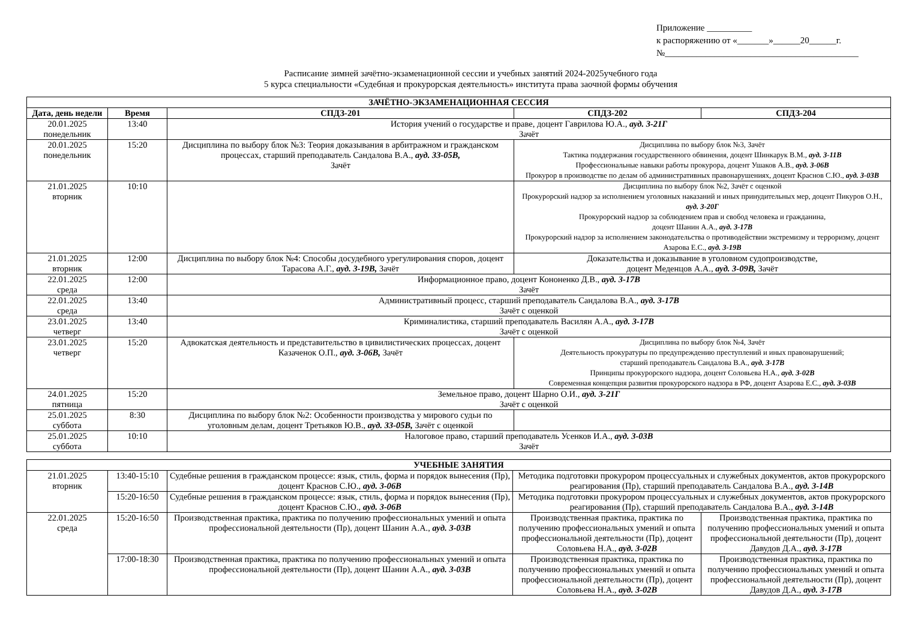Приложение __________
к распоряжению от «_______»______20______г.
№___________________________________________
Расписание зимней зачётно-экзаменационной сессии и учебных занятий 2024-2025учебного года
5 курса специальности «Судебная и прокурорская деятельность» института права заочной формы обучения
| ЗАЧЁТНО-ЭКЗАМЕНАЦИОННАЯ СЕССИЯ | | | | |
| --- | --- | --- | --- | --- |
| Дата, день недели | Время | СПДЗ-201 | СПДЗ-202 | СПДЗ-204 |
| 20.01.2025 понедельник | 13:40 | История учений о государстве и праве, доцент Гаврилова Ю.А., ауд. 3-21Г Зачёт | | |
| 20.01.2025 понедельник | 15:20 | Дисциплина по выбору блок №3: Теория доказывания в арбитражном и гражданском процессах, старший преподаватель Сандалова В.А., ауд. 33-05В, Зачёт | Дисциплина по выбору блок №3, Зачёт Тактика поддержания государственного обвинения, доцент Шинкарук В.М., ауд. 3-11В Профессиональные навыки работы прокурора, доцент Ушаков А.В., ауд. 3-06В Прокурор в производстве по делам об административных правонарушениях, доцент Краснов С.Ю., ауд. 3-03В | |
| 21.01.2025 вторник | 10:10 | | Дисциплина по выбору блок №2, Зачёт с оценкой Прокурорский надзор за исполнением уголовных наказаний и иных принудительных мер, доцент Пикуров О.Н., ауд. 3-20Г Прокурорский надзор за соблюдением прав и свобод человека и гражданина, доцент Шанин А.А., ауд. 3-17В Прокурорский надзор за исполнением законодательства о противодействии экстремизму и терроризму, доцент Азарова Е.С., ауд. 3-19В | |
| 21.01.2025 вторник | 12:00 | Дисциплина по выбору блок №4: Способы досудебного урегулирования споров, доцент Тарасова А.Г., ауд. 3-19В, Зачёт | Доказательства и доказывание в уголовном судопроизводстве, доцент Меденцов А.А., ауд. 3-09В, Зачёт | |
| 22.01.2025 среда | 12:00 | Информационное право, доцент Кононенко Д.В., ауд. 3-17В Зачёт | | |
| 22.01.2025 среда | 13:40 | Административный процесс, старший преподаватель Сандалова В.А., ауд. 3-17В Зачёт с оценкой | | |
| 23.01.2025 четверг | 13:40 | Криминалистика, старший преподаватель Василян А.А., ауд. 3-17В Зачёт с оценкой | | |
| 23.01.2025 четверг | 15:20 | Адвокатская деятельность и представительство в цивилистических процессах, доцент Казаченок О.П., ауд. 3-06В, Зачёт | Дисциплина по выбору блок №4, Зачёт Деятельность прокуратуры по предупреждению преступлений и иных правонарушений; старший преподаватель Сандалова В.А., ауд. 3-17В Принципы прокурорского надзора, доцент Соловьева Н.А., ауд. 3-02В Современная концепция развития прокурорского надзора в РФ, доцент Азарова Е.С., ауд. 3-03В | |
| 24.01.2025 пятница | 15:20 | Земельное право, доцент Шарно О.И., ауд. 3-21Г Зачёт с оценкой | | |
| 25.01.2025 суббота | 8:30 | Дисциплина по выбору блок №2: Особенности производства у мирового судьи по уголовным делам, доцент Третьяков Ю.В., ауд. 33-05В, Зачёт с оценкой | | |
| 25.01.2025 суббота | 10:10 | Налоговое право, старший преподаватель Усенков И.А., ауд. 3-03В Зачёт | | |
| УЧЕБНЫЕ ЗАНЯТИЯ | | | | |
| --- | --- | --- | --- | --- |
| 21.01.2025 вторник | 13:40-15:10 | Судебные решения в гражданском процессе: язык, стиль, форма и порядок вынесения (Пр), доцент Краснов С.Ю., ауд. 3-06В | Методика подготовки прокурором процессуальных и служебных документов, актов прокурорского реагирования (Пр), старший преподаватель Сандалова В.А., ауд. 3-14В | |
| | 15:20-16:50 | Судебные решения в гражданском процессе: язык, стиль, форма и порядок вынесения (Пр), доцент Краснов С.Ю., ауд. 3-06В | Методика подготовки прокурором процессуальных и служебных документов, актов прокурорского реагирования (Пр), старший преподаватель Сандалова В.А., ауд. 3-14В | |
| 22.01.2025 среда | 15:20-16:50 | Производственная практика, практика по получению профессиональных умений и опыта профессиональной деятельности (Пр), доцент Шанин А.А., ауд. 3-03В | Производственная практика, практика по получению профессиональных умений и опыта профессиональной деятельности (Пр), доцент Соловьева Н.А., ауд. 3-02В | Производственная практика, практика по получению профессиональных умений и опыта профессиональной деятельности (Пр), доцент Давудов Д.А., ауд. 3-17В |
| | 17:00-18:30 | Производственная практика, практика по получению профессиональных умений и опыта профессиональной деятельности (Пр), доцент Шанин А.А., ауд. 3-03В | Производственная практика, практика по получению профессиональных умений и опыта профессиональной деятельности (Пр), доцент Соловьева Н.А., ауд. 3-02В | Производственная практика, практика по получению профессиональных умений и опыта профессиональной деятельности (Пр), доцент Давудов Д.А., ауд. 3-17В |